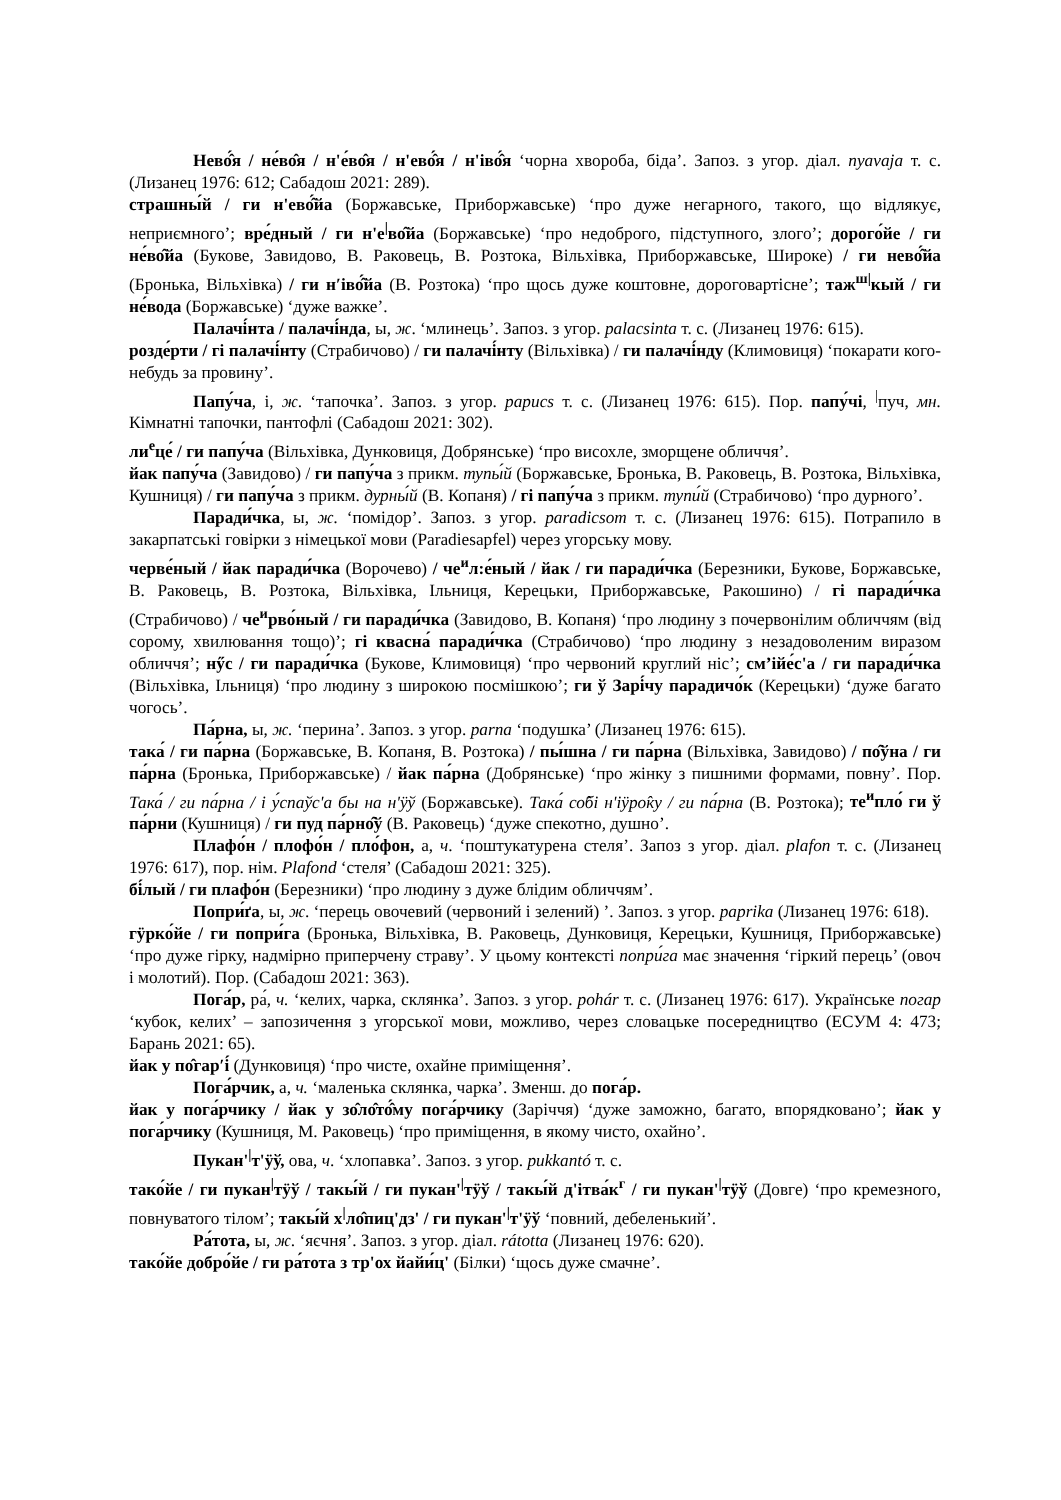Нево́̂я / не́во̂я / н'е́во̂я / н'ево́̂я / н'іво́̂я ‘чорна хвороба, біда’. Запоз. з угор. діал. nyavaja т. с. (Лизанец 1976: 612; Сабадош 2021: 289).
страшны́й / ги н'ево́̂йа (Боржавське, Приборжавське) ‘про дуже негарного, такого, що відлякує, неприємного’; вре́дный / ги н'е<sup>|</sup>во̂йа (Боржавське) ‘про недоброго, підступного, злого’; дорого́йе / ги не́во̂йа (Букове, Завидово, В. Раковець, В. Розтока, Вільхівка, Приборжавське, Широке) / ги нево́̂йа (Бронька, Вільхівка) / ги н′іво́̂йа (В. Розтока) ‘про щось дуже коштовне, дороговартісне’; таж<sup>ш|</sup>кый / ги не́вода (Боржавське) ‘дуже важке’.
Палачі́нта / палачі́нда, ы, ж. ‘млинець’. Запоз. з угор. palacsinta т. с. (Лизанец 1976: 615).
розде́рти / гі палачі́нту (Страбичово) / ги палачі́нту (Вільхівка) / ги палачі́нду (Климовиця) ‘покарати кого-небудь за провину’.
Папу́ча, і, ж. ‘тапочка’. Запоз. з угор. papucs т. с. (Лизанец 1976: 615). Пор. папу́чі, <sup>|</sup>пуч, мн. Кімнатні тапочки, пантофлі (Сабадош 2021: 302).
ли<sup>е</sup>це́ / ги папу́ча (Вільхівка, Дунковиця, Добрянське) ‘про висохле, зморщене обличчя’.
йак папу́ча (Завидово) / ги папу́ча з прикм. тупы́й (Боржавське, Бронька, В. Раковець, В. Розтока, Вільхівка, Кушниця) / ги папу́ча з прикм. дурны́й (В. Копаня) / гі папу́ча з прикм. тупи́й (Страбичово) ‘про дурного’.
Паради́чка, ы, ж. ‘помідор’. Запоз. з угор. paradicsom т. с. (Лизанец 1976: 615). Потрапило в закарпатські говірки з німецької мови (Paradiesapfel) через угорську мову.
черве́ный / йак паради́чка (Ворочево) / че<sup>и</sup>л:е́ный / йак / ги паради́чка (Березники, Букове, Боржавське, В. Раковець, В. Розтока, Вільхівка, Ільниця, Керецьки, Приборжавське, Ракошино) / гі паради́чка (Страбичово) / че<sup>и</sup>рво́ный / ги паради́чка (Завидово, В. Копаня) ‘про людину з почервонілим обличчям (від сорому, хвилювання тощо)’; гі квасна́ паради́чка (Страбичово) ‘про людину з незадоволеним виразом обличчя’; нӳс / ги паради́чка (Букове, Климовиця) ‘про червоний круглий ніс’; см’ійе́с'а / ги паради́чка (Вільхівка, Ільниця) ‘про людину з широкою посмішкою’; ги ў Зарі́чу парадичо́к (Керецьки) ‘дуже багато чогось’.
Па́рна, ы, ж. ‘перина’. Запоз. з угор. parna ‘подушка’ (Лизанец 1976: 615).
така́ / ги па́рна (Боржавське, В. Копаня, В. Розтока) / пы́шна / ги па́рна (Вільхівка, Завидово) / по̂ўна / ги па́рна (Бронька, Приборжавське) / йак па́рна (Добрянське) ‘про жінку з пишними формами, повну’. Пор. Така́ / ги па́рна / і у́спаўс'а бы на н'ӱў (Боржавське). Така́ со̂бі н'іӱро̂ку / ги па́рна (В. Розтока); те<sup>и</sup>пло́ ги ў па́рни (Кушниця) / ги пуд па́рно̂ў (В. Раковець) ‘дуже спекотно, душно’.
Плафо́н / плофо́н / пло́фон, а, ч. ‘поштукатурена стеля’. Запоз з угор. діал. plafon т. с. (Лизанец 1976: 617), пор. нім. Plafond ‘стеля’ (Сабадош 2021: 325).
бі́лый / ги плафо́н (Березники) ‘про людину з дуже блідим обличчям’.
Попри́ґа, ы, ж. ‘перець овочевий (червоний і зелений) ’. Запоз. з угор. paprika (Лизанец 1976: 618).
гӱрко́йе / ги попри́га (Бронька, Вільхівка, В. Раковець, Дунковиця, Керецьки, Кушниця, Приборжавське) ‘про дуже гірку, надмірно приперчену страву’. У цьому контексті попри́га має значення ‘гіркий перець’ (овоч і молотий). Пор. (Сабадош 2021: 363).
Пога́р, ра́, ч. ‘келих, чарка, склянка’. Запоз. з угор. pohár т. с. (Лизанец 1976: 617). Українське погар ‘кубок, келих’ – запозичення з угорської мови, можливо, через словацьке посередництво (ЕСУМ 4: 473; Барань 2021: 65).
йак у по̂гар′і́ (Дунковиця) ‘про чисте, охайне приміщення’.
Пога́рчик, а, ч. ‘маленька склянка, чарка’. Зменш. до пога́р.
йак у пога́рчику / йак у зо̂ло̂то́̂му пога́рчику (Заріччя) ‘дуже заможно, багато, впорядковано’; йак у пога́рчику (Кушниця, М. Раковець) ‘про приміщення, в якому чисто, охайно’.
Пукан'<sup>|</sup>т'ӱў, ова, ч. ‘хлопавка’. Запоз. з угор. pukkantó т. с.
тако́йе / ги пукан<sup>|</sup>тӱў / такы́й / ги пукан'<sup>|</sup>тӱў / такы́й д'ітва́к<sup>г</sup> / ги пукан'<sup>|</sup>тӱў (Довге) ‘про кремезного, повнуватого тілом’; такы́й х<sup>|</sup>ло̂пиц'дз' / ги пукан'<sup>|</sup>т'ӱў ‘повний, дебеленький’.
Ра́тота, ы, ж. ‘яєчня’. Запоз. з угор. діал. rátotta (Лизанец 1976: 620).
тако́йе добро́йе / ги ра́тота з тр'ох йайи́ц' (Білки) ‘щось дуже смачне’.